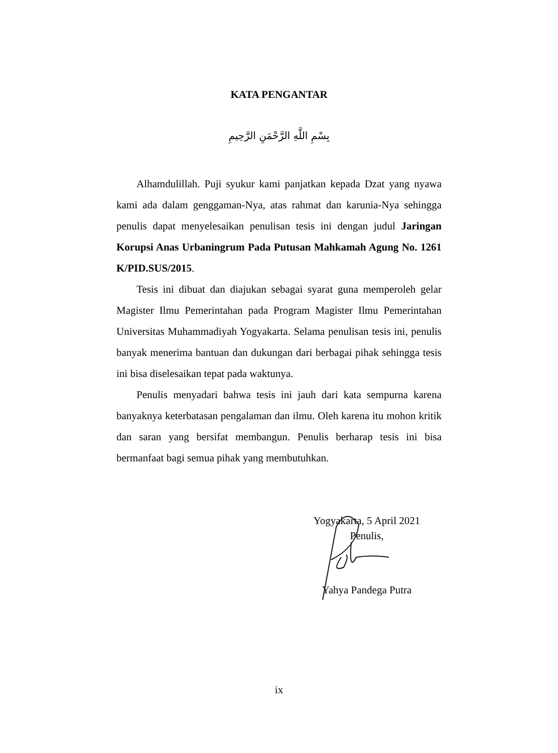KATA PENGANTAR
بِسْمِ اللَّهِ الرَّحْمَنِ الرَّحِيمِ
Alhamdulillah. Puji syukur kami panjatkan kepada Dzat yang nyawa kami ada dalam genggaman-Nya, atas rahmat dan karunia-Nya sehingga penulis dapat menyelesaikan penulisan tesis ini dengan judul Jaringan Korupsi Anas Urbaningrum Pada Putusan Mahkamah Agung No. 1261 K/PID.SUS/2015.
Tesis ini dibuat dan diajukan sebagai syarat guna memperoleh gelar Magister Ilmu Pemerintahan pada Program Magister Ilmu Pemerintahan Universitas Muhammadiyah Yogyakarta. Selama penulisan tesis ini, penulis banyak menerima bantuan dan dukungan dari berbagai pihak sehingga tesis ini bisa diselesaikan tepat pada waktunya.
Penulis menyadari bahwa tesis ini jauh dari kata sempurna karena banyaknya keterbatasan pengalaman dan ilmu. Oleh karena itu mohon kritik dan saran yang bersifat membangun. Penulis berharap tesis ini bisa bermanfaat bagi semua pihak yang membutuhkan.
Yogyakarta, 5 April 2021
Penulis,
Yahya Pandega Putra
ix